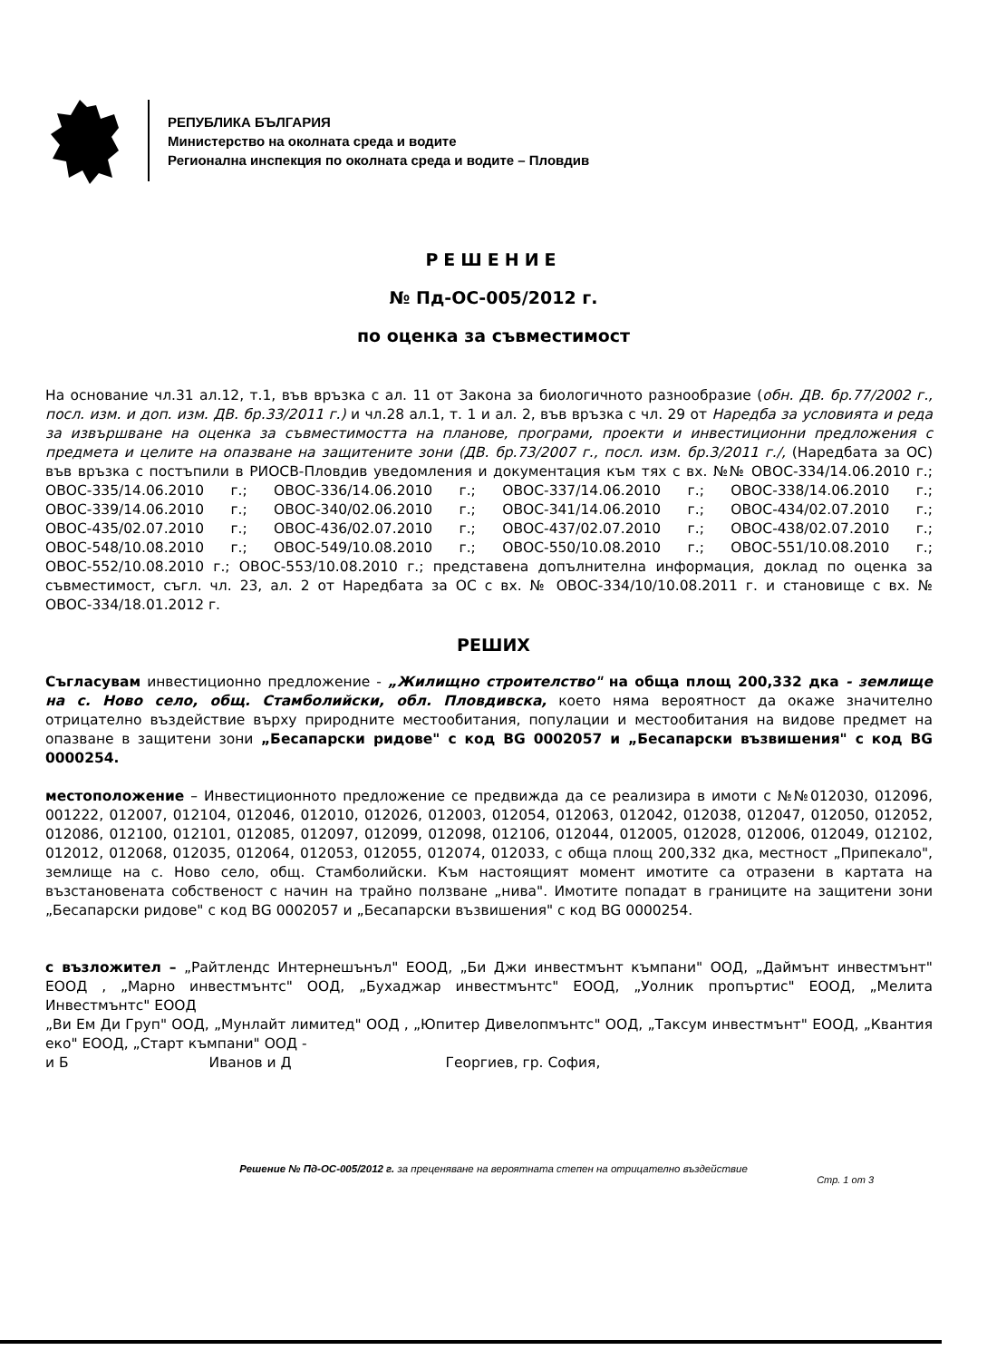РЕПУБЛИКА БЪЛГАРИЯ
Министерство на околната среда и водите
Регионална инспекция по околната среда и водите – Пловдив
РЕШЕНИЕ
№ Пд-ОС-005/2012 г.
по оценка за съвместимост
На основание чл.31 ал.12, т.1, във връзка с ал. 11 от Закона за биологичното разнообразие (обн. ДВ. бр.77/2002 г., посл. изм. и доп. изм. ДВ. бр.33/2011 г.) и чл.28 ал.1, т. 1 и ал. 2, във връзка с чл. 29 от Наредба за условията и реда за извършване на оценка за съвместимостта на планове, програми, проекти и инвестиционни предложения с предмета и целите на опазване на защитените зони (ДВ. бр.73/2007 г., посл. изм. бр.3/2011 г./, (Наредбата за ОС) във връзка с постъпили в РИОСВ-Пловдив уведомления и документация към тях с вх. №№ ОВОС-334/14.06.2010 г.; ОВОС-335/14.06.2010 г.; ОВОС-336/14.06.2010 г.; ОВОС-337/14.06.2010 г.; ОВОС-338/14.06.2010 г.; ОВОС-339/14.06.2010 г.; ОВОС-340/02.06.2010 г.; ОВОС-341/14.06.2010 г.; ОВОС-434/02.07.2010 г.; ОВОС-435/02.07.2010 г.; ОВОС-436/02.07.2010 г.; ОВОС-437/02.07.2010 г.; ОВОС-438/02.07.2010 г.; ОВОС-548/10.08.2010 г.; ОВОС-549/10.08.2010 г.; ОВОС-550/10.08.2010 г.; ОВОС-551/10.08.2010 г.; ОВОС-552/10.08.2010 г.; ОВОС-553/10.08.2010 г.; представена допълнителна информация, доклад по оценка за съвместимост, съгл. чл. 23, ал. 2 от Наредбата за ОС с вх. № ОВОС-334/10/10.08.2011 г. и становище с вх. № ОВОС-334/18.01.2012 г.
РЕШИХ
Съгласувам инвестиционно предложение - „Жилищно строителство" на обща площ 200,332 дка - землище на с. Ново село, общ. Стамболийски, обл. Пловдивска, което няма вероятност да окаже значително отрицателно въздействие върху природните местообитания, популации и местообитания на видове предмет на опазване в защитени зони „Бесапарски ридове" с код BG 0002057 и „Бесапарски възвишения" с код BG 0000254.
местоположение – Инвестиционното предложение се предвижда да се реализира в имоти с №№012030, 012096, 001222, 012007, 012104, 012046, 012010, 012026, 012003, 012054, 012063, 012042, 012038, 012047, 012050, 012052, 012086, 012100, 012101, 012085, 012097, 012099, 012098, 012106, 012044, 012005, 012028, 012006, 012049, 012102, 012012, 012068, 012035, 012064, 012053, 012055, 012074, 012033, с обща площ 200,332 дка, местност „Припекало", землище на с. Ново село, общ. Стамболийски. Към настоящият момент имотите са отразени в картата на възстановената собственост с начин на трайно ползване „нива". Имотите попадат в границите на защитени зони „Бесапарски ридове" с код BG 0002057 и „Бесапарски възвишения" с код BG 0000254.
с възложител – „Райтлендс Интернешънъл" ЕООД, „Би Джи инвестмънт къмпани" ООД, „Даймънт инвестмънт" ЕООД , „Марно инвестмънтс" ООД, „Бухаджар инвестмънтс" ЕООД, „Уолник пропъртис" ЕООД, „Мелита Инвестмънтс" ЕООД
„Ви Ем Ди Груп" ООД, „Мунлайт лимитед" ООД , „Юпитер Дивелопмънтс" ООД, „Таксум инвестмънт" ЕООД, „Квантия еко" ЕООД, „Старт къмпани" ООД -
и Б Иванов и Д Георгиев, гр. София,
Решение № Пд-ОС-005/2012 г. за преценяване на вероятната степен на отрицателно въздействие
Стр. 1 от 3